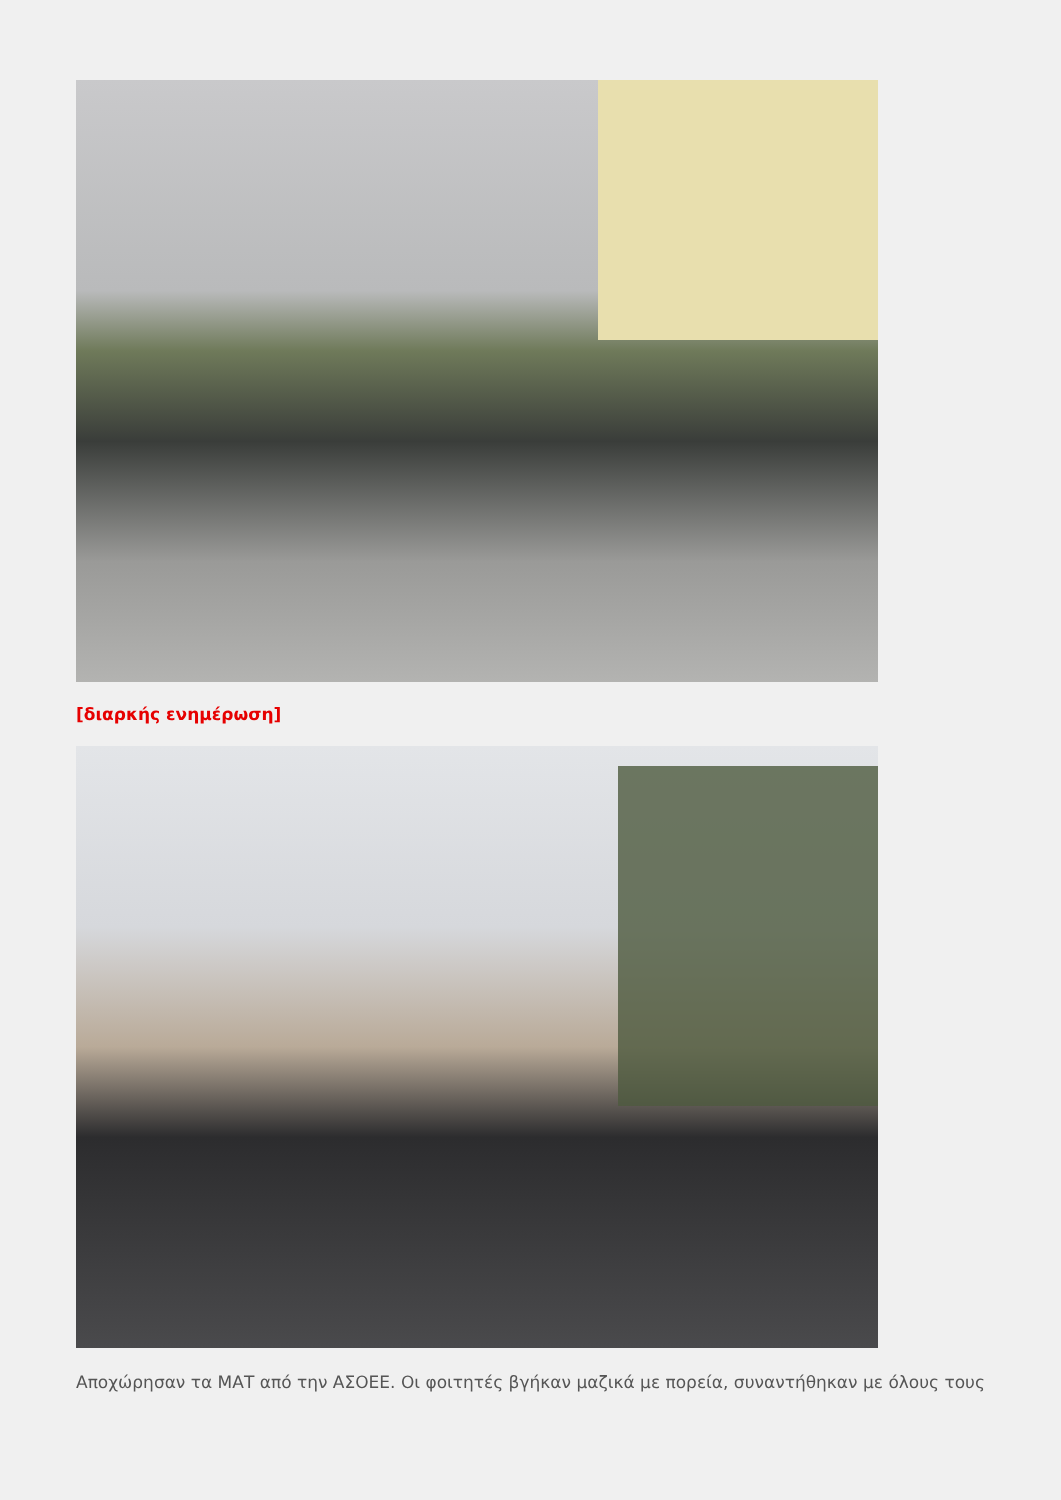[διαρκής ενημέρωση]
Αποχώρησαν τα ΜΑΤ από την ΑΣΟΕΕ. Οι φοιτητές βγήκαν μαζικά με πορεία, συναντήθηκαν με όλους τους